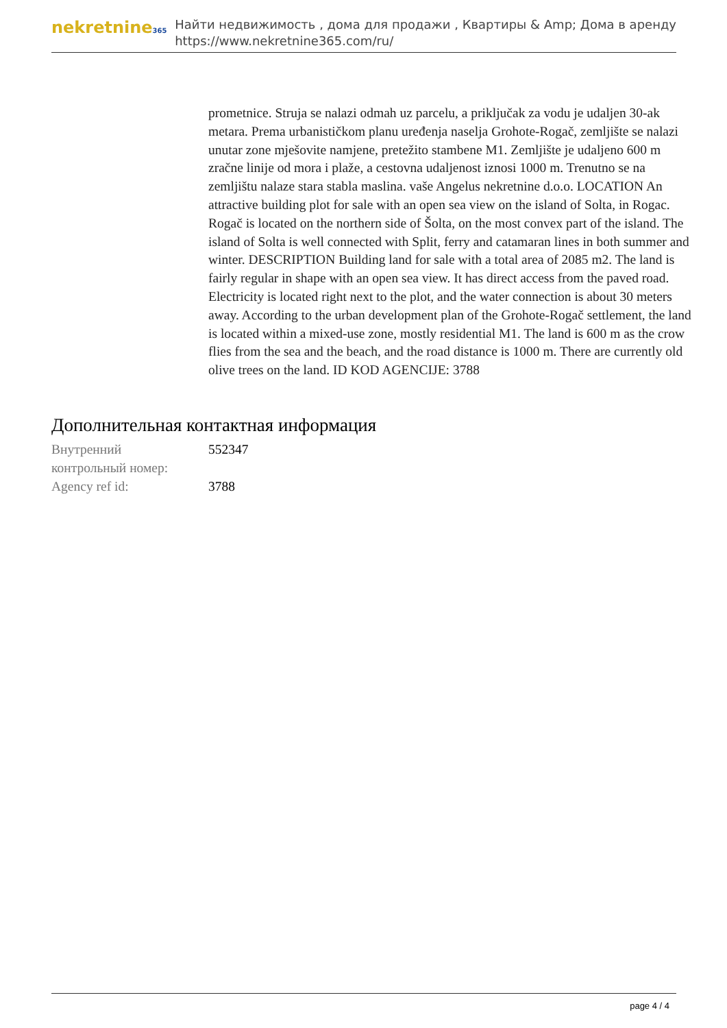nekretnine365
Найти недвижимость , дома для продажи , Квартиры & Amp; Дома в аренду
https://www.nekretnine365.com/ru/
prometnice. Struja se nalazi odmah uz parcelu, a priključak za vodu je udaljen 30-ak metara. Prema urbanističkom planu uređenja naselja Grohote-Rogač, zemljište se nalazi unutar zone mješovite namjene, pretežito stambene M1. Zemljište je udaljeno 600 m zračne linije od mora i plaže, a cestovna udaljenost iznosi 1000 m. Trenutno se na zemljištu nalaze stara stabla maslina. vaše Angelus nekretnine d.o.o. LOCATION An attractive building plot for sale with an open sea view on the island of Solta, in Rogac. Rogač is located on the northern side of Šolta, on the most convex part of the island. The island of Solta is well connected with Split, ferry and catamaran lines in both summer and winter. DESCRIPTION Building land for sale with a total area of 2085 m2. The land is fairly regular in shape with an open sea view. It has direct access from the paved road. Electricity is located right next to the plot, and the water connection is about 30 meters away. According to the urban development plan of the Grohote-Rogač settlement, the land is located within a mixed-use zone, mostly residential M1. The land is 600 m as the crow flies from the sea and the beach, and the road distance is 1000 m. There are currently old olive trees on the land. ID KOD AGENCIJE: 3788
Дополнительная контактная информация
| Внутренний контрольный номер: | 552347 |
| Agency ref id: | 3788 |
page 4 / 4